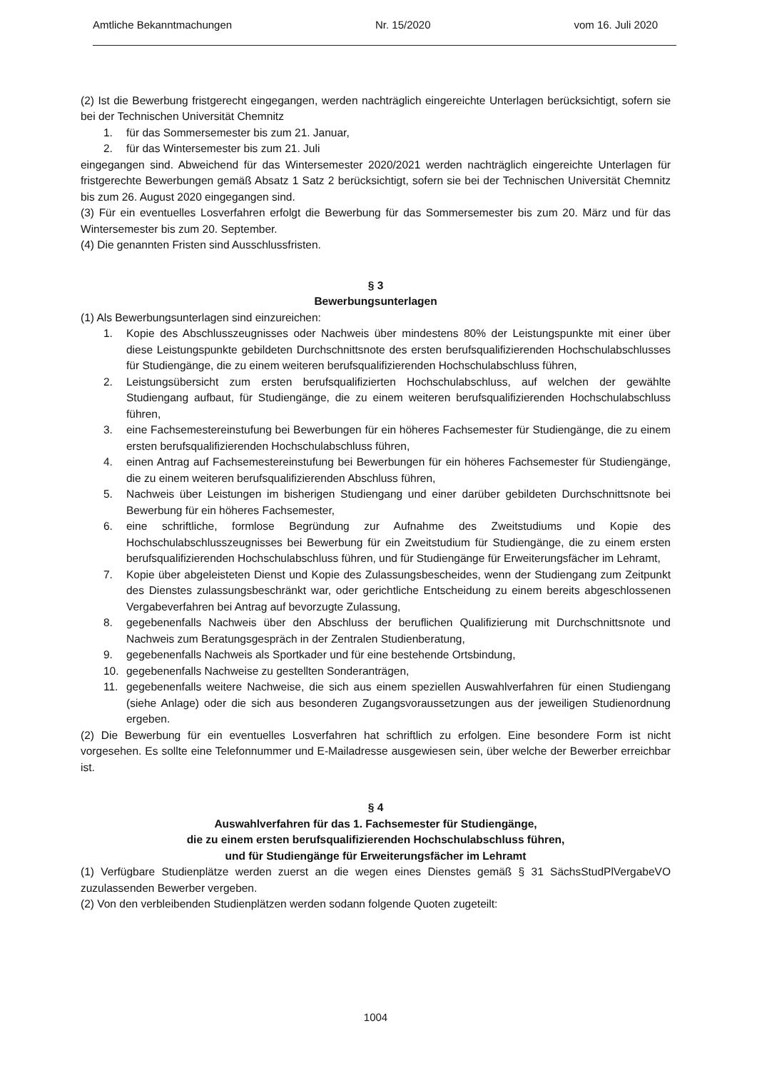Amtliche Bekanntmachungen Nr. 15/2020 vom 16. Juli 2020
(2) Ist die Bewerbung fristgerecht eingegangen, werden nachträglich eingereichte Unterlagen berücksichtigt, sofern sie bei der Technischen Universität Chemnitz
1. für das Sommersemester bis zum 21. Januar,
2. für das Wintersemester bis zum 21. Juli
eingegangen sind. Abweichend für das Wintersemester 2020/2021 werden nachträglich eingereichte Unterlagen für fristgerechte Bewerbungen gemäß Absatz 1 Satz 2 berücksichtigt, sofern sie bei der Technischen Universität Chemnitz bis zum 26. August 2020 eingegangen sind.
(3) Für ein eventuelles Losverfahren erfolgt die Bewerbung für das Sommersemester bis zum 20. März und für das Wintersemester bis zum 20. September.
(4) Die genannten Fristen sind Ausschlussfristen.
§ 3
Bewerbungsunterlagen
(1) Als Bewerbungsunterlagen sind einzureichen:
1. Kopie des Abschlusszeugnisses oder Nachweis über mindestens 80% der Leistungspunkte mit einer über diese Leistungspunkte gebildeten Durchschnittsnote des ersten berufsqualifizierenden Hochschulabschlusses für Studiengänge, die zu einem weiteren berufsqualifizierenden Hochschulabschluss führen,
2. Leistungsübersicht zum ersten berufsqualifizierten Hochschulabschluss, auf welchen der gewählte Studiengang aufbaut, für Studiengänge, die zu einem weiteren berufsqualifizierenden Hochschulabschluss führen,
3. eine Fachsemestereinstufung bei Bewerbungen für ein höheres Fachsemester für Studiengänge, die zu einem ersten berufsqualifizierenden Hochschulabschluss führen,
4. einen Antrag auf Fachsemestereinstufung bei Bewerbungen für ein höheres Fachsemester für Studiengänge, die zu einem weiteren berufsqualifizierenden Abschluss führen,
5. Nachweis über Leistungen im bisherigen Studiengang und einer darüber gebildeten Durchschnittsnote bei Bewerbung für ein höheres Fachsemester,
6. eine schriftliche, formlose Begründung zur Aufnahme des Zweitstudiums und Kopie des Hochschulabschlusszeugnisses bei Bewerbung für ein Zweitstudium für Studiengänge, die zu einem ersten berufsqualifizierenden Hochschulabschluss führen, und für Studiengänge für Erweiterungsfächer im Lehramt,
7. Kopie über abgeleisteten Dienst und Kopie des Zulassungsbescheides, wenn der Studiengang zum Zeitpunkt des Dienstes zulassungsbeschränkt war, oder gerichtliche Entscheidung zu einem bereits abgeschlossenen Vergabeverfahren bei Antrag auf bevorzugte Zulassung,
8. gegebenenfalls Nachweis über den Abschluss der beruflichen Qualifizierung mit Durchschnittsnote und Nachweis zum Beratungsgespräch in der Zentralen Studienberatung,
9. gegebenenfalls Nachweis als Sportkader und für eine bestehende Ortsbindung,
10. gegebenenfalls Nachweise zu gestellten Sonderanträgen,
11. gegebenenfalls weitere Nachweise, die sich aus einem speziellen Auswahlverfahren für einen Studiengang (siehe Anlage) oder die sich aus besonderen Zugangsvoraussetzungen aus der jeweiligen Studienordnung ergeben.
(2) Die Bewerbung für ein eventuelles Losverfahren hat schriftlich zu erfolgen. Eine besondere Form ist nicht vorgesehen. Es sollte eine Telefonnummer und E-Mailadresse ausgewiesen sein, über welche der Bewerber erreichbar ist.
§ 4
Auswahlverfahren für das 1. Fachsemester für Studiengänge,
die zu einem ersten berufsqualifizierenden Hochschulabschluss führen,
und für Studiengänge für Erweiterungsfächer im Lehramt
(1) Verfügbare Studienplätze werden zuerst an die wegen eines Dienstes gemäß § 31 SächsStudPlVergabeVO zuzulassenden Bewerber vergeben.
(2) Von den verbleibenden Studienplätzen werden sodann folgende Quoten zugeteilt:
1004